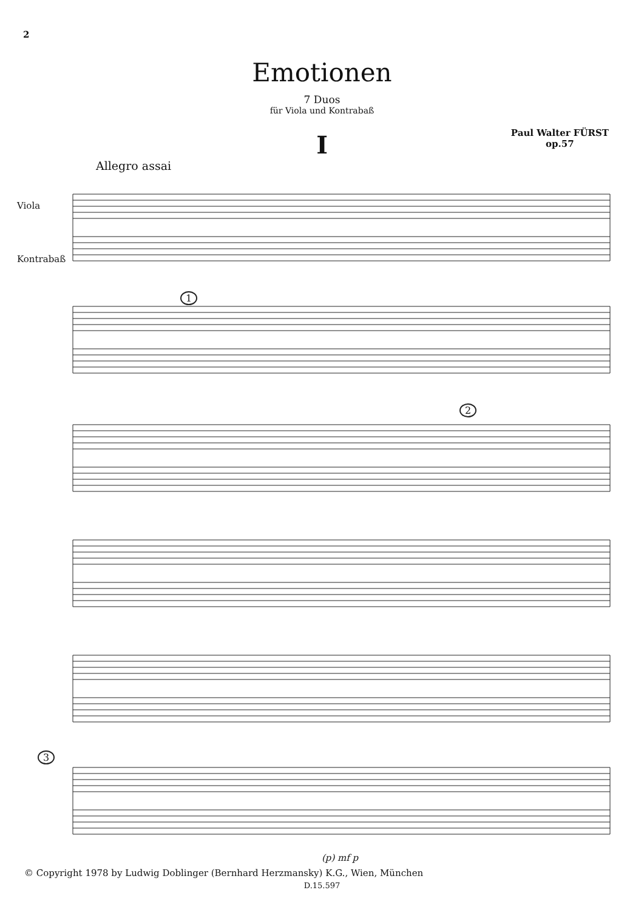2
Emotionen
7 Duos
für Viola und Kontrabaß
Paul Walter FÜRST
op.57
I
Allegro assai
Viola
Kontrabaß
1
2
3
(p) mf p
© Copyright 1978 by Ludwig Doblinger (Bernhard Herzmansky) K.G., Wien, München
D.15.597